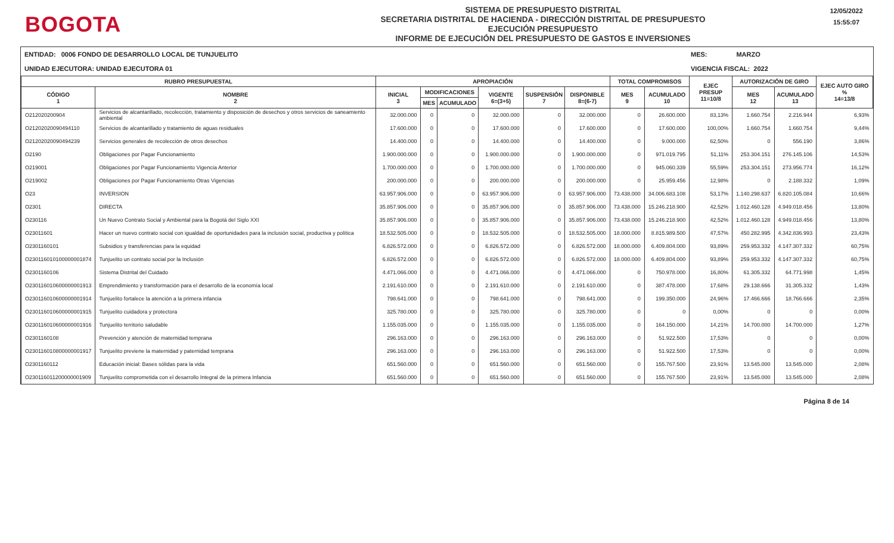BOGOTA
SISTEMA DE PRESUPUESTO DISTRITAL
SECRETARIA DISTRITAL DE HACIENDA - DIRECCIÓN DISTRITAL DE PRESUPUESTO
EJECUCIÓN PRESUPUESTO
INFORME DE EJECUCIÓN DEL PRESUPUESTO DE GASTOS E INVERSIONES
12/05/2022
15:55:07
ENTIDAD: 0006 FONDO DE DESARROLLO LOCAL DE TUNJUELITO
MES: MARZO
UNIDAD EJECUTORA: UNIDAD EJECUTORA 01
VIGENCIA FISCAL: 2022
| RUBRO PRESUPUESTAL | | APROPIACIÓN | | | | | | TOTAL COMPROMISOS | | EJEC PRESUP 11=10/8 | AUTORIZACIÓN DE GIRO | | EJEC AUTO GIRO % 14=13/8 |
| --- | --- | --- | --- | --- | --- | --- | --- | --- | --- | --- | --- | --- | --- |
| CÓDIGO 1 | NOMBRE 2 | INICIAL 3 | MODIFICACIONES | | VIGENTE 6=(3+5) | SUSPENSIÓN 7 | DISPONIBLE 8=(6-7) | MES 9 | ACUMULADO 10 | | MES 12 | ACUMULADO 13 | |
| | | | MES | ACUMULADO | | | | | | | | | |
| O212020200904 | Servicios de alcantarillado, recolección, tratamiento y disposición de desechos y otros servicios de saneamiento ambiental | 32.000.000 | 0 | 0 | 32.000.000 | 0 | 32.000.000 | 0 | 26.600.000 | 83,13% | 1.660.754 | 2.216.944 | 6,93% |
| O21202020090494110 | Servicios de alcantarillado y tratamiento de aguas residuales | 17.600.000 | 0 | 0 | 17.600.000 | 0 | 17.600.000 | 0 | 17.600.000 | 100,00% | 1.660.754 | 1.660.754 | 9,44% |
| O21202020090494239 | Servicios generales de recolección de otros desechos | 14.400.000 | 0 | 0 | 14.400.000 | 0 | 14.400.000 | 0 | 9.000.000 | 62,50% | 0 | 556.190 | 3,86% |
| O2190 | Obligaciones por Pagar Funcionamiento | 1.900.000.000 | 0 | 0 | 1.900.000.000 | 0 | 1.900.000.000 | 0 | 971.019.795 | 51,11% | 253.304.151 | 276.145.106 | 14,53% |
| O219001 | Obligaciones por Pagar Funcionamiento Vigencia Anterior | 1.700.000.000 | 0 | 0 | 1.700.000.000 | 0 | 1.700.000.000 | 0 | 945.060.339 | 55,59% | 253.304.151 | 273.956.774 | 16,12% |
| O219002 | Obligaciones por Pagar Funcionamiento Otras Vigencias | 200.000.000 | 0 | 0 | 200.000.000 | 0 | 200.000.000 | 0 | 25.959.456 | 12,98% | 0 | 2.188.332 | 1,09% |
| O23 | INVERSION | 63.957.906.000 | 0 | 0 | 63.957.906.000 | 0 | 63.957.906.000 | 73.438.000 | 34.006.683.108 | 53,17% | 1.140.298.637 | 6.820.105.084 | 10,66% |
| O2301 | DIRECTA | 35.857.906.000 | 0 | 0 | 35.857.906.000 | 0 | 35.857.906.000 | 73.438.000 | 15.246.218.900 | 42,52% | 1.012.460.128 | 4.949.018.456 | 13,80% |
| O230116 | Un Nuevo Contrato Social y Ambiental para la Bogotá del Siglo XXI | 35.857.906.000 | 0 | 0 | 35.857.906.000 | 0 | 35.857.906.000 | 73.438.000 | 15.246.218.900 | 42,52% | 1.012.460.128 | 4.949.018.456 | 13,80% |
| O23011601 | Hacer un nuevo contrato social con igualdad de oportunidades para la inclusión social, productiva y política | 18.532.505.000 | 0 | 0 | 18.532.505.000 | 0 | 18.532.505.000 | 18.000.000 | 8.815.989.500 | 47,57% | 450.282.995 | 4.342.836.993 | 23,43% |
| O2301160101 | Subsidios y transferencias para la equidad | 6.826.572.000 | 0 | 0 | 6.826.572.000 | 0 | 6.826.572.000 | 18.000.000 | 6.409.804.000 | 93,89% | 259.953.332 | 4.147.307.332 | 60,75% |
| O230116010100000001874 | Tunjuelito un contrato social por la Inclusión | 6.826.572.000 | 0 | 0 | 6.826.572.000 | 0 | 6.826.572.000 | 18.000.000 | 6.409.804.000 | 93,89% | 259.953.332 | 4.147.307.332 | 60,75% |
| O2301160106 | Sistema Distrital del Cuidado | 4.471.066.000 | 0 | 0 | 4.471.066.000 | 0 | 4.471.066.000 | 0 | 750.978.000 | 16,80% | 61.305.332 | 64.771.998 | 1,45% |
| O230116010600000001913 | Emprendimiento y transformación para el desarrollo de la economía local | 2.191.610.000 | 0 | 0 | 2.191.610.000 | 0 | 2.191.610.000 | 0 | 387.478.000 | 17,68% | 29.138.666 | 31.305.332 | 1,43% |
| O230116010600000001914 | Tunjuelito fortalece la atención a la primera infancia | 798.641.000 | 0 | 0 | 798.641.000 | 0 | 798.641.000 | 0 | 199.350.000 | 24,96% | 17.466.666 | 18.766.666 | 2,35% |
| O230116010600000001915 | Tunjuelito cuidadora y protectora | 325.780.000 | 0 | 0 | 325.780.000 | 0 | 325.780.000 | 0 | 0 | 0,00% | 0 | 0 | 0,00% |
| O230116010600000001916 | Tunjuelito territorio saludable | 1.155.035.000 | 0 | 0 | 1.155.035.000 | 0 | 1.155.035.000 | 0 | 164.150.000 | 14,21% | 14.700.000 | 14.700.000 | 1,27% |
| O2301160108 | Prevención y atención de maternidad temprana | 296.163.000 | 0 | 0 | 296.163.000 | 0 | 296.163.000 | 0 | 51.922.500 | 17,53% | 0 | 0 | 0,00% |
| O230116010800000001917 | Tunjuelito previene la maternidad y paternidad temprana | 296.163.000 | 0 | 0 | 296.163.000 | 0 | 296.163.000 | 0 | 51.922.500 | 17,53% | 0 | 0 | 0,00% |
| O2301160112 | Educación inicial: Bases sólidas para la vida | 651.560.000 | 0 | 0 | 651.560.000 | 0 | 651.560.000 | 0 | 155.767.500 | 23,91% | 13.545.000 | 13.545.000 | 2,08% |
| O230116011200000001909 | Tunjuelito comprometida con el desarrollo Integral de la primera Infancia | 651.560.000 | 0 | 0 | 651.560.000 | 0 | 651.560.000 | 0 | 155.767.500 | 23,91% | 13.545.000 | 13.545.000 | 2,08% |
Página 8 de 14